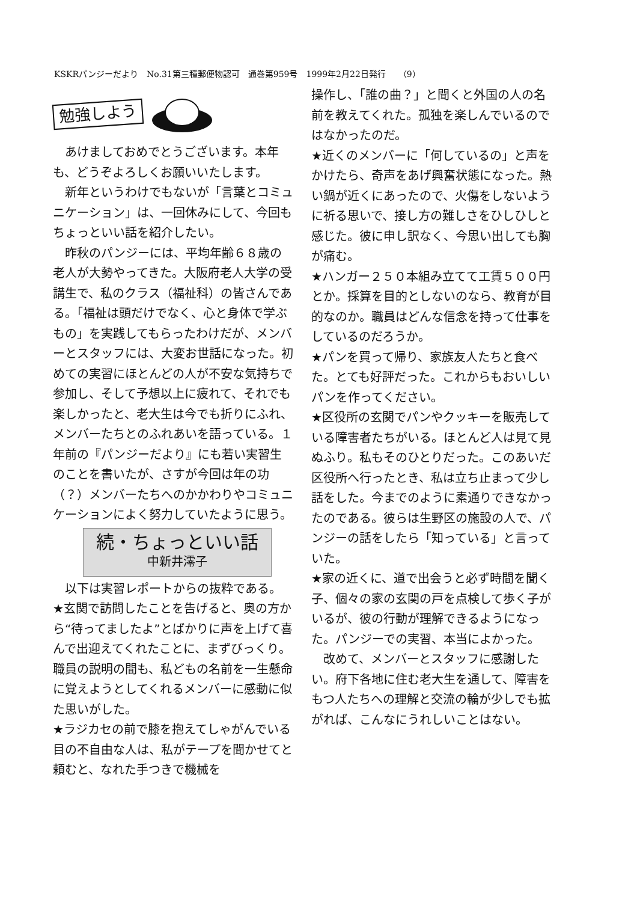KSKRパンジーだより　No.31第三種郵便物認可　通巻第959号　1999年2月22日発行　　（9）
勉強しよう
　あけましておめでとうございます。本年も、どうぞよろしくお願いいたします。
　新年というわけでもないが「言葉とコミュニケーション」は、一回休みにして、今回もちょっといい話を紹介したい。
　昨秋のパンジーには、平均年齢６８歳の老人が大勢やってきた。大阪府老人大学の受講生で、私のクラス（福祉科）の皆さんである。「福祉は頭だけでなく、心と身体で学ぶもの」を実践してもらったわけだが、メンバーとスタッフには、大変お世話になった。初めての実習にほとんどの人が不安な気持ちで参加し、そして予想以上に疲れて、それでも楽しかったと、老大生は今でも折りにふれ、メンバーたちとのふれあいを語っている。１年前の『パンジーだより』にも若い実習生のことを書いたが、さすが今回は年の功（？）メンバーたちへのかかわりやコミュニケーションによく努力していたように思う。
続・ちょっといい話
中新井澪子
　以下は実習レポートからの抜粋である。
★玄関で訪問したことを告げると、奥の方から“待ってましたよ”とばかりに声を上げて喜んで出迎えてくれたことに、まずびっくり。職員の説明の間も、私どもの名前を一生懸命に覚えようとしてくれるメンバーに感動に似た思いがした。
★ラジカセの前で膝を抱えてしゃがんでいる目の不自由な人は、私がテープを聞かせてと頼むと、なれた手つきで機械を
操作し、「誰の曲？」と聞くと外国の人の名前を教えてくれた。孤独を楽しんでいるのではなかったのだ。
★近くのメンバーに「何しているの」と声をかけたら、奇声をあげ興奮状態になった。熱い鍋が近くにあったので、火傷をしないように祈る思いで、接し方の難しさをひしひしと感じた。彼に申し訳なく、今思い出しても胸が痛む。
★ハンガー２５０本組み立てて工賃５００円とか。採算を目的としないのなら、教育が目的なのか。職員はどんな信念を持って仕事をしているのだろうか。
★パンを買って帰り、家族友人たちと食べた。とても好評だった。これからもおいしいパンを作ってください。
★区役所の玄関でパンやクッキーを販売している障害者たちがいる。ほとんど人は見て見ぬふり。私もそのひとりだった。このあいだ区役所へ行ったとき、私は立ち止まって少し話をした。今までのように素通りできなかったのである。彼らは生野区の施設の人で、パンジーの話をしたら「知っている」と言っていた。
★家の近くに、道で出会うと必ず時間を聞く子、個々の家の玄関の戸を点検して歩く子がいるが、彼の行動が理解できるようになった。パンジーでの実習、本当によかった。
　改めて、メンバーとスタッフに感謝したい。府下各地に住む老大生を通して、障害をもつ人たちへの理解と交流の輪が少しでも拡がれば、こんなにうれしいことはない。